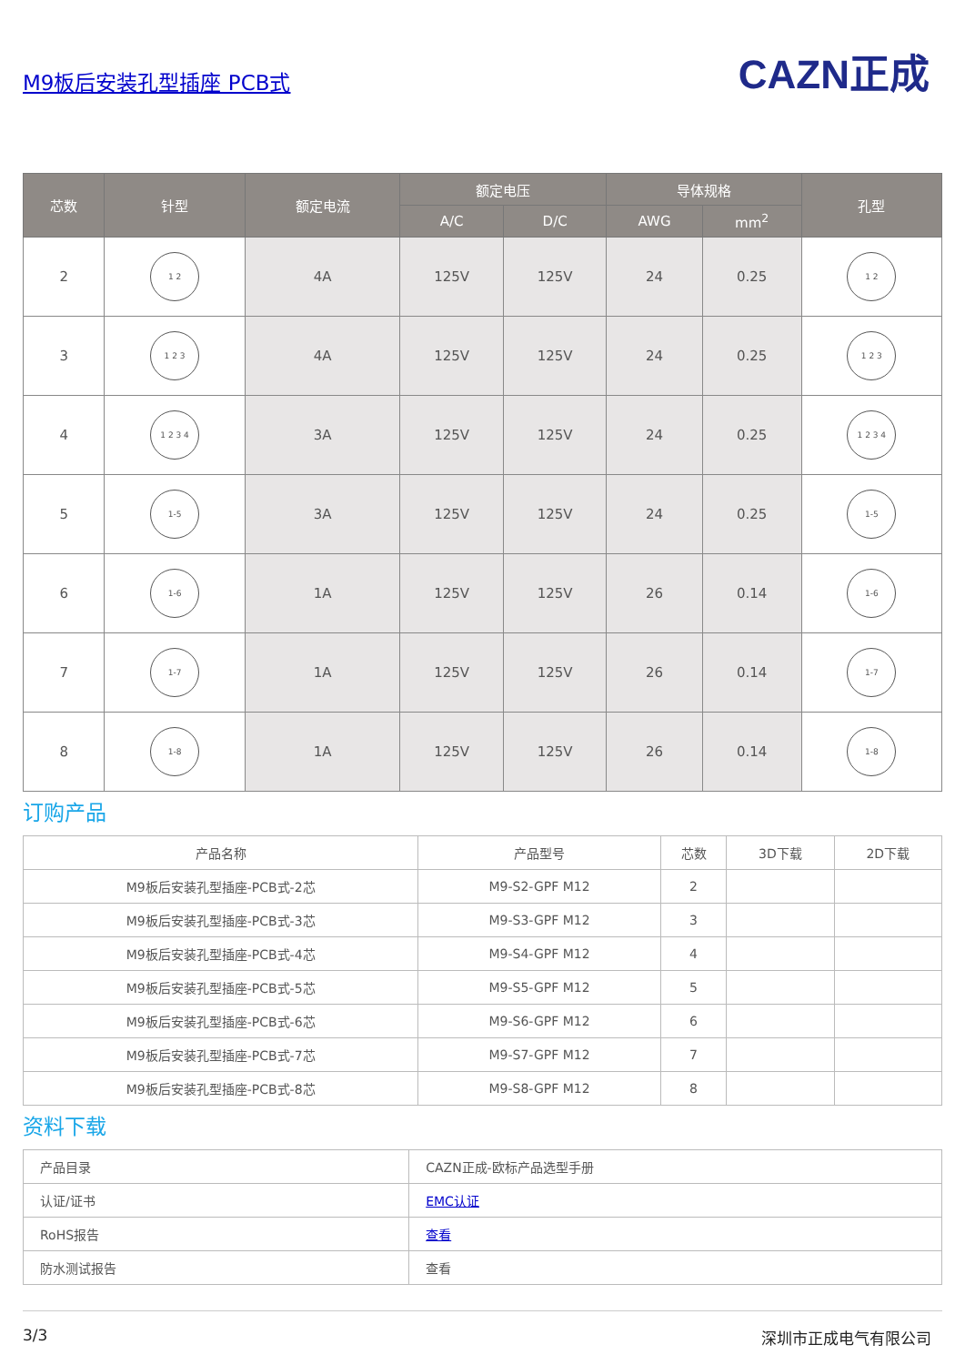M9板后安装孔型插座 PCB式
CAZN正成
| 芯数 | 针型 | 额定电流 | 额定电压 | | 导体规格 | | 孔型 |
| --- | --- | --- | --- | --- | --- | --- | --- |
| | | | A/C | D/C | AWG | mm<sup>2</sup> | |
| 2 | 1 2 | 4A | 125V | 125V | 24 | 0.25 | 1 2 |
| 3 | 1 2 3 | 4A | 125V | 125V | 24 | 0.25 | 1 2 3 |
| 4 | 1 2 3 4 | 3A | 125V | 125V | 24 | 0.25 | 1 2 3 4 |
| 5 | 1-5 | 3A | 125V | 125V | 24 | 0.25 | 1-5 |
| 6 | 1-6 | 1A | 125V | 125V | 26 | 0.14 | 1-6 |
| 7 | 1-7 | 1A | 125V | 125V | 26 | 0.14 | 1-7 |
| 8 | 1-8 | 1A | 125V | 125V | 26 | 0.14 | 1-8 |
订购产品
| 产品名称 | 产品型号 | 芯数 | 3D下载 | 2D下载 |
| --- | --- | --- | --- | --- |
| M9板后安装孔型插座-PCB式-2芯 | M9-S2-GPF M12 | 2 | | |
| M9板后安装孔型插座-PCB式-3芯 | M9-S3-GPF M12 | 3 | | |
| M9板后安装孔型插座-PCB式-4芯 | M9-S4-GPF M12 | 4 | | |
| M9板后安装孔型插座-PCB式-5芯 | M9-S5-GPF M12 | 5 | | |
| M9板后安装孔型插座-PCB式-6芯 | M9-S6-GPF M12 | 6 | | |
| M9板后安装孔型插座-PCB式-7芯 | M9-S7-GPF M12 | 7 | | |
| M9板后安装孔型插座-PCB式-8芯 | M9-S8-GPF M12 | 8 | | |
资料下载
| 产品目录 | CAZN正成-欧标产品选型手册 |
| 认证/证书 | EMC认证 |
| RoHS报告 | 查看 |
| 防水测试报告 | 查看 |
3/3 深圳市正成电气有限公司